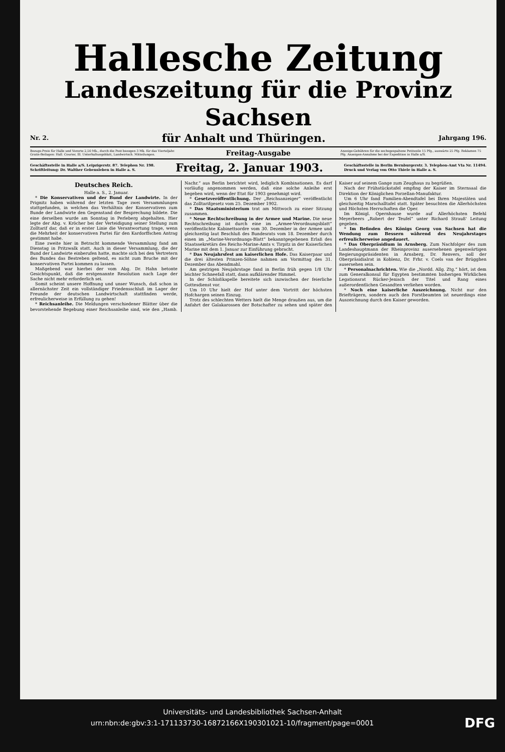Hallesche Zeitung
Landeszeitung für die Provinz Sachsen
Nr. 2. für Anhalt und Thüringen. Jahrgang 196.
Bezugs-Preis für Halle und Vororte 2,50 Mk., durch die Post bezogen 3 Mk. für das Vierteljahr. Gratis-Beilagen: Hall. Courier, Ill. Unterhaltungsblatt, Landwirtsch. Mitteilungen.
Freitag-Ausgabe
Anzeige-Gebühren für die sechsgespaltene Petitzeile 15 Pfg., auswärts 25 Pfg. Reklamen 75 Pfg. Anzeigen-Annahme bei der Expedition in Halle a/S.
Geschäftsstelle in Halle a/S. Leipzigerstr. 87. Telephon Nr. 198.
Schriftleitung: Dr. Walther Gebensleben in Halle a. S. Freitag, 2. Januar 1903. Geschäftsstelle in Berlin Bernburgerstr. 3. Telephon-Amt VIa Nr. 11494.
Druck und Verlag von Otto Thiele in Halle a. S.
Deutsches Reich.
Halle a. S., 2. Januar.
* Die Konservativen und der Bund der Landwirte. In der Prignitz haben während der letzten Tage zwei Versammlungen stattgefunden, in welchen das Verhältnis der Konservativen zum Bunde der Landwirte den Gegenstand der Besprechung bildete. Die eine derselben wurde am Sonntag in Perleberg abgehalten. Hier legte der Abg. v. Kröcher bei der Verteidigung seiner Stellung zum Zolltarif dar, daß er in erster Linie die Verantwortung trage, wenn die Mehrheit der konservativen Partei für den Kardorffschen Antrag gestimmt habe.
Eine zweite hier in Betracht kommende Versammlung fand am Dienstag in Pritzwalk statt. Auch in dieser Versammlung, die der Bund der Landwirte einberufen hatte, machte sich bei den Vertretern des Bundes das Bestreben geltend, es nicht zum Bruche mit der konservativen Partei kommen zu lassen.
Maßgebend war hierbei der vom Abg. Dr. Hahn betonte Gesichtspunkt, daß die erstgenannte Resolution nach Lage der Sache nicht mehr erforderlich sei.
Somit scheint unsere Hoffnung und unser Wunsch, daß schon in allernächster Zeit ein vollständiger Friedensschluß im Lager der Freunde der deutschen Landwirtschaft stattfinden werde, erfreulicherweise in Erfüllung zu gehen!
* Reichsanleihe. Die Meldungen verschiedener Blätter über die bevorstehende Begebung einer Reichsanleihe sind, wie den „Hamb. Nachr.“ aus Berlin berichtet wird, lediglich Kombinationen. Es darf vorläufig angenommen werden, daß eine solche Anleihe erst begeben wird, wenn der Etat für 1903 genehmigt wird.
* Gesetzveröffentlichung. Der „Reichsanzeiger“ veröffentlicht das Zolltarifgesetz vom 25. Dezember 1902.
* Das Staatsministerium trat am Mittwoch zu einer Sitzung zusammen.
* Neue Rechtschreibung in der Armee und Marine. Die neue Rechtschreibung ist durch eine im „Armee-Verordnungsblatt“ veröffentlichte Kabinettsordre vom 30. Dezember in der Armee und gleichzeitig laut Beschluß des Bundesrats vom 18. Dezember durch einen im „Marine-Verordnungs-Blatt“ bekanntgegebenen Erlaß des Staatssekretärs des Reichs-Marine-Amts v. Tirpitz in der Kaiserlichen Marine mit dem 1. Januar zur Einführung gebracht.
* Das Neujahrsfest am kaiserlichen Hofe. Das Kaiserpaar und die drei ältesten Prinzen-Söhne nahmen am Vormittag des 31. Dezember das Abendmahl.
Am gestrigen Neujahrstage fand in Berlin früh gegen 1/8 Uhr leichter Schneefall statt, dann aufklärender Himmel.
In der Schloßkapelle bereitete sich inzwischen der feierliche Gottesdienst vor.
Um 10 Uhr hielt der Hof unter dem Vortritt der höchsten Hofchargen seinen Einzug.
Trotz des schlechten Wetters hielt die Menge draußen aus, um die Anfahrt der Galakarossen der Botschafter zu sehen und später den Kaiser auf seinem Gange zum Zeughaus zu begrüßen.
Nach der Frühstückstafel empfing der Kaiser im Sternsaal die Direktion der Königlichen Porzellan-Manufaktur.
Um 6 Uhr fand Familien-Abendtafel bei Ihren Majestäten und gleichzeitig Marschalltafel statt. Später besuchten die Allerhöchsten und Höchsten Herrschaften die Oper.
Im Königl. Opernhause wurde auf Allerhöchsten Befehl Meyerbeers „Robert der Teufel“ unter Richard Strauß' Leitung gegeben.
* Im Befinden des Königs Georg von Sachsen hat die Wendung zum Bessern während des Neujahrstages erfreulicherweise angedauert.
* Das Oberpräsidium in Arnsberg. Zum Nachfolger des zum Landeshauptmann der Rheinprovinz ausersehenen gegenwärtigen Regierungspräsidenten in Arnsberg, Dr. Renvers, soll der Oberpräsidialrat in Koblenz, Dr. Frhr. v. Coels van der Brügghen ausersehen sein.
* Personalnachrichten. Wie die „Nordd. Allg. Ztg.“ hört, ist dem zum Generalkonsul für Egypten bestimmten bisherigen Wirklichen Legationsrat Rücker-Jenisch der Titel und Rang eines außerordentlichen Gesandten verliehen worden.
* Noch eine kaiserliche Auszeichnung. Nicht nur den Briefträgern, sondern auch den Forstbeamten ist neuerdings eine Auszeichnung durch den Kaiser geworden.
Universitäts- und Landesbibliothek Sachsen-Anhalt
urn:nbn:de:gbv:3:1-171133730-16872166X190301021-10/fragment/page=0001 DFG